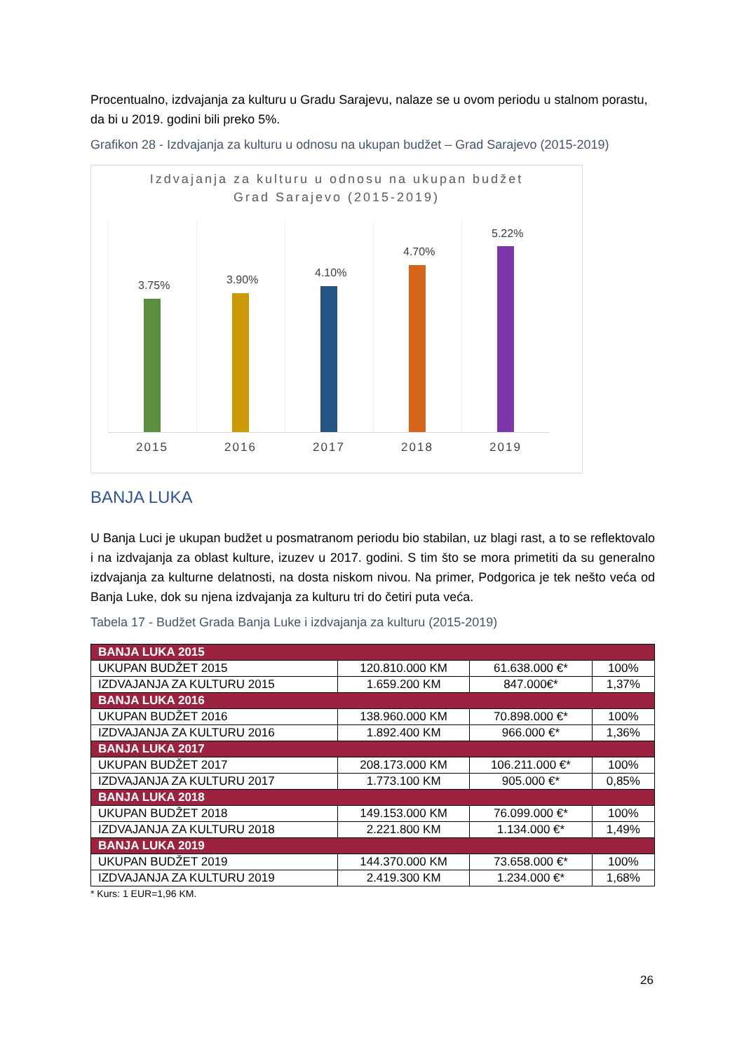Procentualno, izdvajanja za kulturu u Gradu Sarajevu, nalaze se u ovom periodu u stalnom porastu, da bi u 2019. godini bili preko 5%.
Grafikon 28 - Izdvajanja za kulturu u odnosu na ukupan budžet – Grad Sarajevo (2015-2019)
Izdvajanja za kulturu u odnosu na ukupan budžet
Grad Sarajevo (2015-2019)
3.75%
3.90%
4.10%
4.70%
5.22%
2015 2016 2017 2018 2019
BANJA LUKA
U Banja Luci je ukupan budžet u posmatranom periodu bio stabilan, uz blagi rast, a to se reflektovalo i na izdvajanja za oblast kulture, izuzev u 2017. godini. S tim što se mora primetiti da su generalno izdvajanja za kulturne delatnosti, na dosta niskom nivou. Na primer, Podgorica je tek nešto veća od Banja Luke, dok su njena izdvajanja za kulturu tri do četiri puta veća.
Tabela 17 - Budžet Grada Banja Luke i izdvajanja za kulturu (2015-2019)
| BANJA LUKA 2015 | | | |
| UKUPAN BUDŽET 2015 | 120.810.000 KM | 61.638.000 €* | 100% |
| IZDVAJANJA ZA KULTURU 2015 | 1.659.200 KM | 847.000€* | 1,37% |
| BANJA LUKA 2016 | | | |
| UKUPAN BUDŽET 2016 | 138.960.000 KM | 70.898.000 €* | 100% |
| IZDVAJANJA ZA KULTURU 2016 | 1.892.400 KM | 966.000 €* | 1,36% |
| BANJA LUKA 2017 | | | |
| UKUPAN BUDŽET 2017 | 208.173.000 KM | 106.211.000 €* | 100% |
| IZDVAJANJA ZA KULTURU 2017 | 1.773.100 KM | 905.000 €* | 0,85% |
| BANJA LUKA 2018 | | | |
| UKUPAN BUDŽET 2018 | 149.153.000 KM | 76.099.000 €* | 100% |
| IZDVAJANJA ZA KULTURU 2018 | 2.221.800 KM | 1.134.000 €* | 1,49% |
| BANJA LUKA 2019 | | | |
| UKUPAN BUDŽET 2019 | 144.370.000 KM | 73.658.000 €* | 100% |
| IZDVAJANJA ZA KULTURU 2019 | 2.419.300 KM | 1.234.000 €* | 1,68% |
* Kurs: 1 EUR=1,96 KM.
26